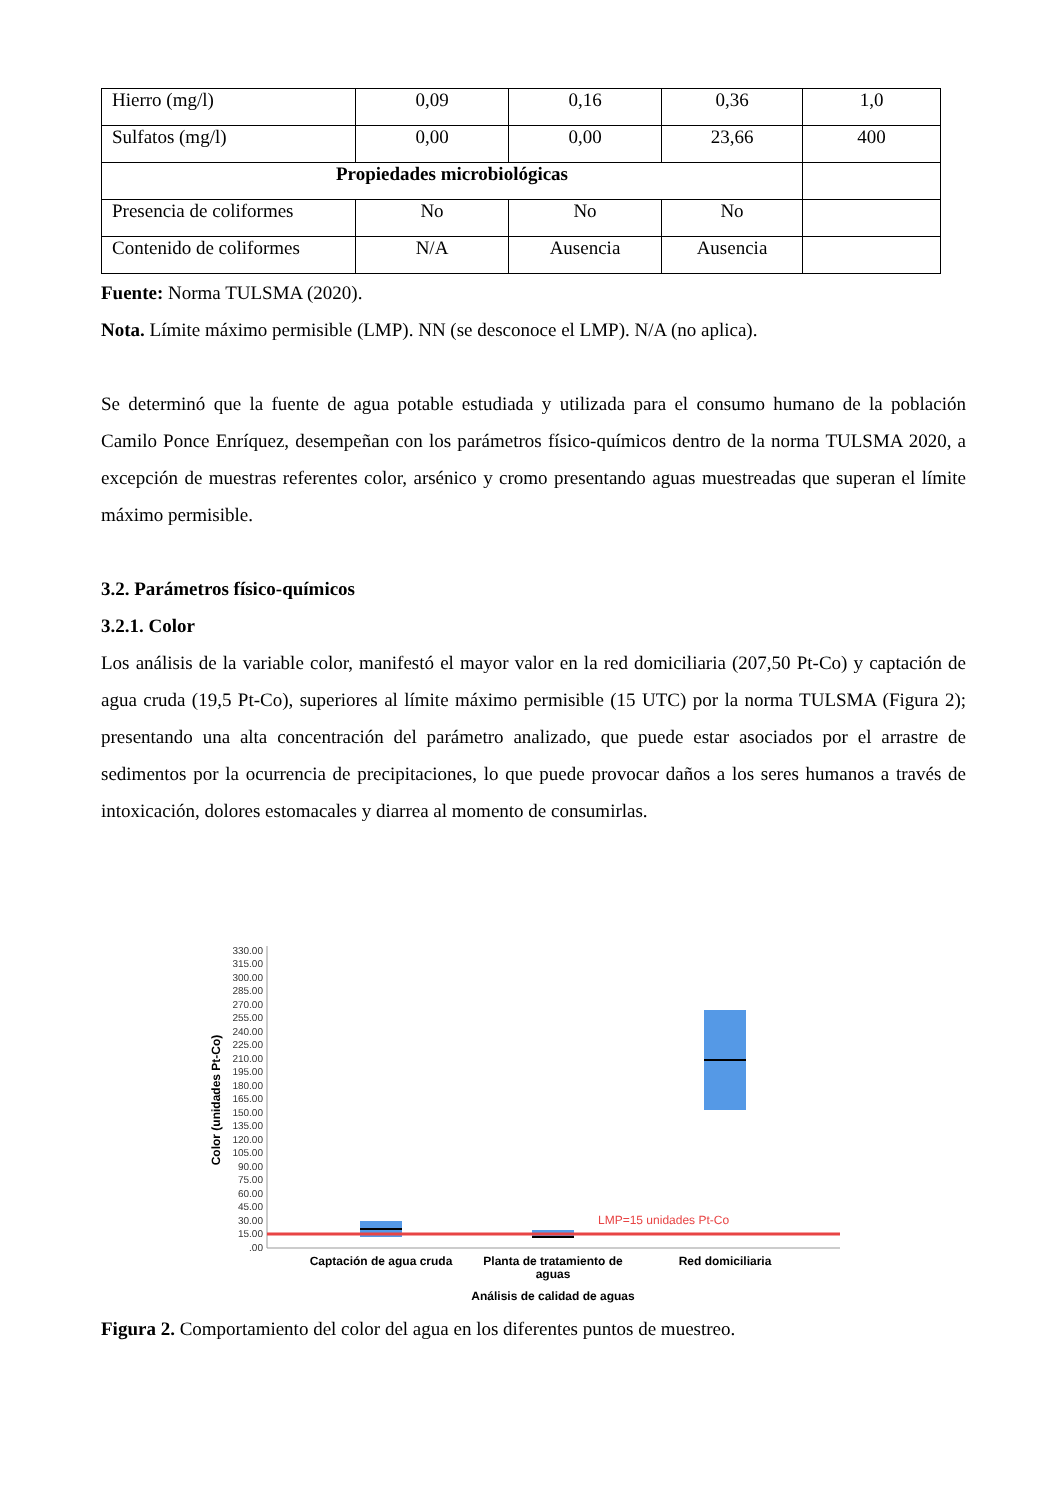| Hierro (mg/l) | 0,09 | 0,16 | 0,36 | 1,0 |
| Sulfatos (mg/l) | 0,00 | 0,00 | 23,66 | 400 |
| Propiedades microbiológicas | | | | |
| Presencia de coliformes | No | No | No | |
| Contenido de coliformes | N/A | Ausencia | Ausencia | |
Fuente: Norma TULSMA (2020).
Nota. Límite máximo permisible (LMP). NN (se desconoce el LMP). N/A (no aplica).
Se determinó que la fuente de agua potable estudiada y utilizada para el consumo humano de la población Camilo Ponce Enríquez, desempeñan con los parámetros físico-químicos dentro de la norma TULSMA 2020, a excepción de muestras referentes color, arsénico y cromo presentando aguas muestreadas que superan el límite máximo permisible.
3.2. Parámetros físico-químicos
3.2.1. Color
Los análisis de la variable color, manifestó el mayor valor en la red domiciliaria (207,50 Pt-Co) y captación de agua cruda (19,5 Pt-Co), superiores al límite máximo permisible (15 UTC) por la norma TULSMA (Figura 2); presentando una alta concentración del parámetro analizado, que puede estar asociados por el arrastre de sedimentos por la ocurrencia de precipitaciones, lo que puede provocar daños a los seres humanos a través de intoxicación, dolores estomacales y diarrea al momento de consumirlas.
Color (unidades Pt-Co)
330.00
315.00
300.00
285.00
270.00
255.00
240.00
225.00
210.00
195.00
180.00
165.00
150.00
135.00
120.00
105.00
90.00
75.00
60.00
45.00
30.00
15.00
.00
LMP=15 unidades Pt-Co
Captación de agua cruda
Planta de tratamiento de
aguas
Red domiciliaria
Análisis de calidad de aguas
Figura 2. Comportamiento del color del agua en los diferentes puntos de muestreo.